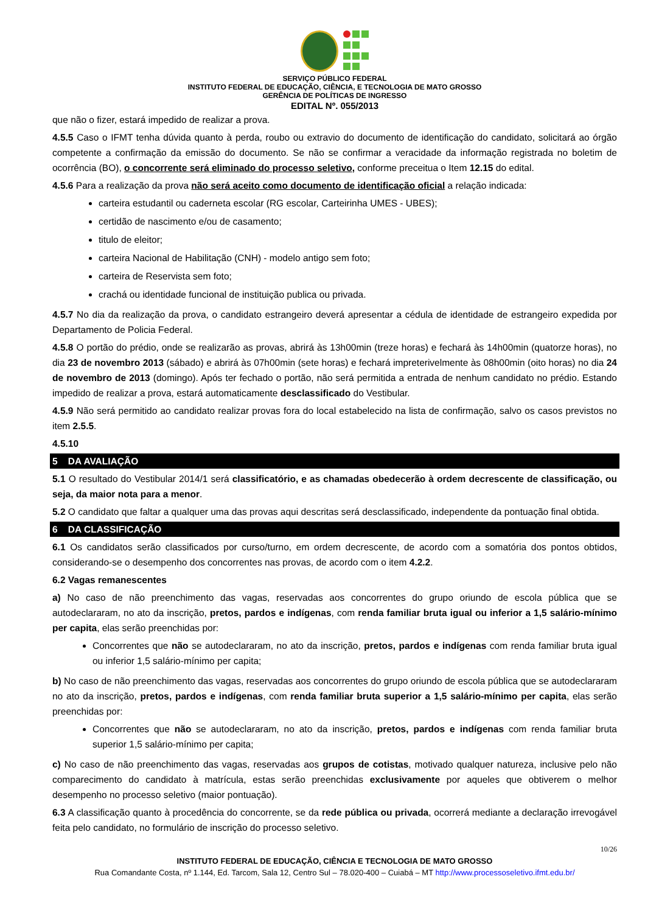SERVIÇO PÚBLICO FEDERAL
INSTITUTO FEDERAL DE EDUCAÇÃO, CIÊNCIA, E TECNOLOGIA DE MATO GROSSO
GERÊNCIA DE POLÍTICAS DE INGRESSO
EDITAL Nº. 055/2013
que não o fizer, estará impedido de realizar a prova.
4.5.5 Caso o IFMT tenha dúvida quanto à perda, roubo ou extravio do documento de identificação do candidato, solicitará ao órgão competente a confirmação da emissão do documento. Se não se confirmar a veracidade da informação registrada no boletim de ocorrência (BO), o concorrente será eliminado do processo seletivo, conforme preceitua o Item 12.15 do edital.
4.5.6 Para a realização da prova não será aceito como documento de identificação oficial a relação indicada:
carteira estudantil ou caderneta escolar (RG escolar, Carteirinha UMES - UBES);
certidão de nascimento e/ou de casamento;
titulo de eleitor;
carteira Nacional de Habilitação (CNH) - modelo antigo sem foto;
carteira de Reservista sem foto;
crachá ou identidade funcional de instituição publica ou privada.
4.5.7 No dia da realização da prova, o candidato estrangeiro deverá apresentar a cédula de identidade de estrangeiro expedida por Departamento de Policia Federal.
4.5.8 O portão do prédio, onde se realizarão as provas, abrirá às 13h00min (treze horas) e fechará às 14h00min (quatorze horas), no dia 23 de novembro 2013 (sábado) e abrirá às 07h00min (sete horas) e fechará impreterivelmente às 08h00min (oito horas) no dia 24 de novembro de 2013 (domingo). Após ter fechado o portão, não será permitida a entrada de nenhum candidato no prédio. Estando impedido de realizar a prova, estará automaticamente desclassificado do Vestibular.
4.5.9 Não será permitido ao candidato realizar provas fora do local estabelecido na lista de confirmação, salvo os casos previstos no item 2.5.5.
4.5.10
5 DA AVALIAÇÃO
5.1 O resultado do Vestibular 2014/1 será classificatório, e as chamadas obedecerão à ordem decrescente de classificação, ou seja, da maior nota para a menor.
5.2 O candidato que faltar a qualquer uma das provas aqui descritas será desclassificado, independente da pontuação final obtida.
6 DA CLASSIFICAÇÃO
6.1 Os candidatos serão classificados por curso/turno, em ordem decrescente, de acordo com a somatória dos pontos obtidos, considerando-se o desempenho dos concorrentes nas provas, de acordo com o item 4.2.2.
6.2 Vagas remanescentes
a) No caso de não preenchimento das vagas, reservadas aos concorrentes do grupo oriundo de escola pública que se autodeclararam, no ato da inscrição, pretos, pardos e indígenas, com renda familiar bruta igual ou inferior a 1,5 salário-mínimo per capita, elas serão preenchidas por:
Concorrentes que não se autodeclararam, no ato da inscrição, pretos, pardos e indígenas com renda familiar bruta igual ou inferior 1,5 salário-mínimo per capita;
b) No caso de não preenchimento das vagas, reservadas aos concorrentes do grupo oriundo de escola pública que se autodeclararam no ato da inscrição, pretos, pardos e indígenas, com renda familiar bruta superior a 1,5 salário-mínimo per capita, elas serão preenchidas por:
Concorrentes que não se autodeclararam, no ato da inscrição, pretos, pardos e indígenas com renda familiar bruta superior 1,5 salário-mínimo per capita;
c) No caso de não preenchimento das vagas, reservadas aos grupos de cotistas, motivado qualquer natureza, inclusive pelo não comparecimento do candidato à matrícula, estas serão preenchidas exclusivamente por aqueles que obtiverem o melhor desempenho no processo seletivo (maior pontuação).
6.3 A classificação quanto à procedência do concorrente, se da rede pública ou privada, ocorrerá mediante a declaração irrevogável feita pelo candidato, no formulário de inscrição do processo seletivo.
10/26
INSTITUTO FEDERAL DE EDUCAÇÃO, CIÊNCIA E TECNOLOGIA DE MATO GROSSO
Rua Comandante Costa, nº 1.144, Ed. Tarcom, Sala 12, Centro Sul – 78.020-400 – Cuiabá – MT http://www.processoseletivo.ifmt.edu.br/